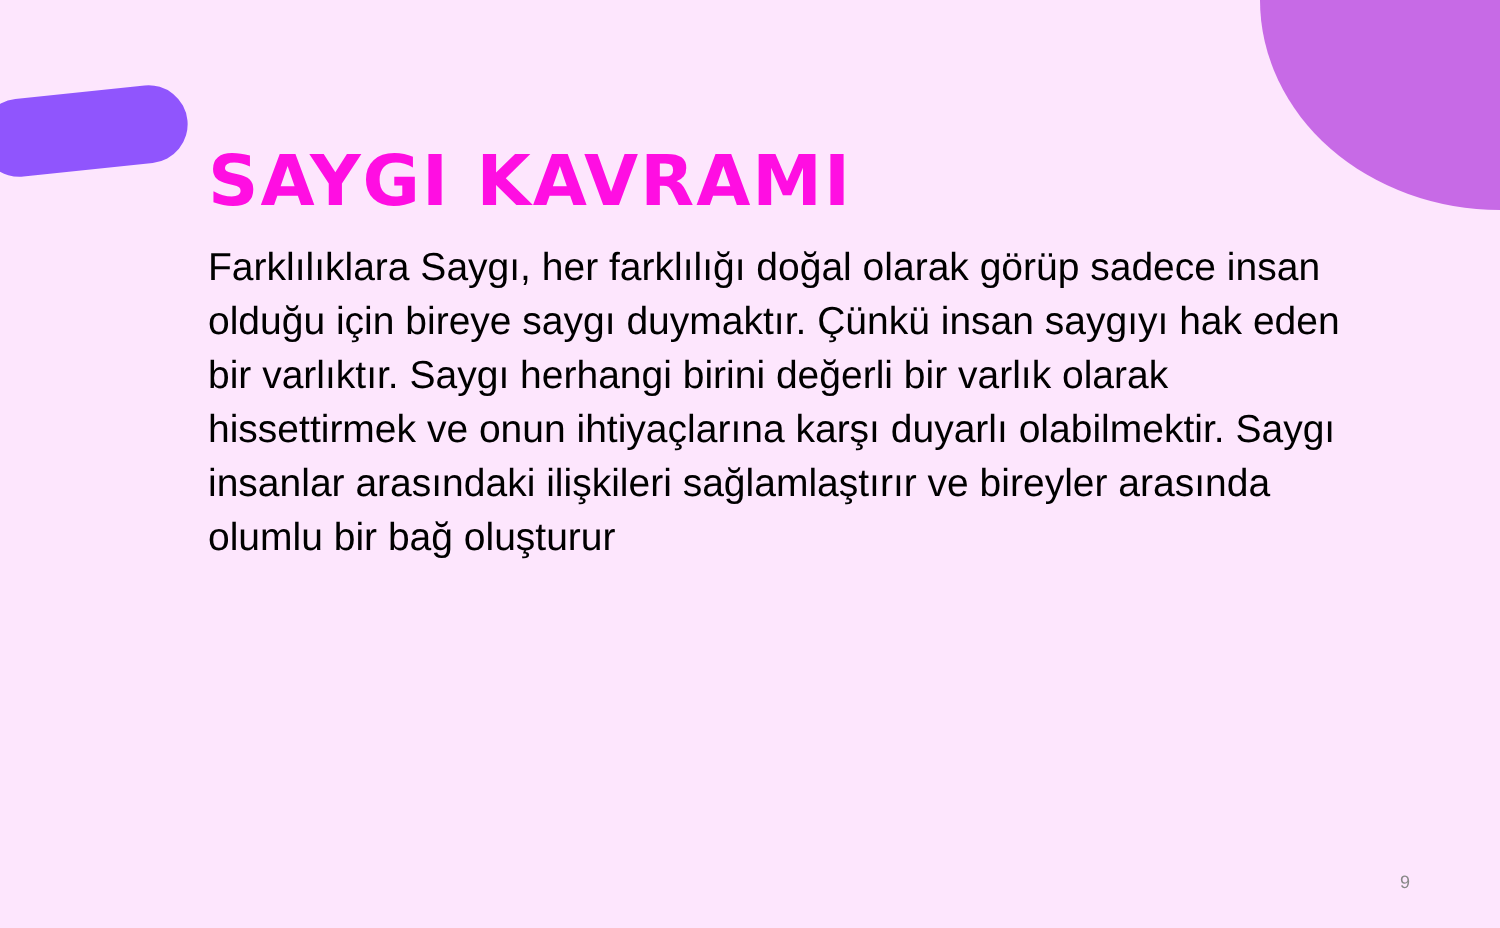SAYGI KAVRAMI
Farklılıklara Saygı, her farklılığı doğal olarak görüp sadece insan olduğu için bireye saygı duymaktır. Çünkü insan saygıyı hak eden bir varlıktır. Saygı herhangi birini değerli bir varlık olarak hissettirmek ve onun ihtiyaçlarına karşı duyarlı olabilmektir. Saygı insanlar arasındaki ilişkileri sağlamlaştırır ve bireyler arasında olumlu bir bağ oluşturur
9